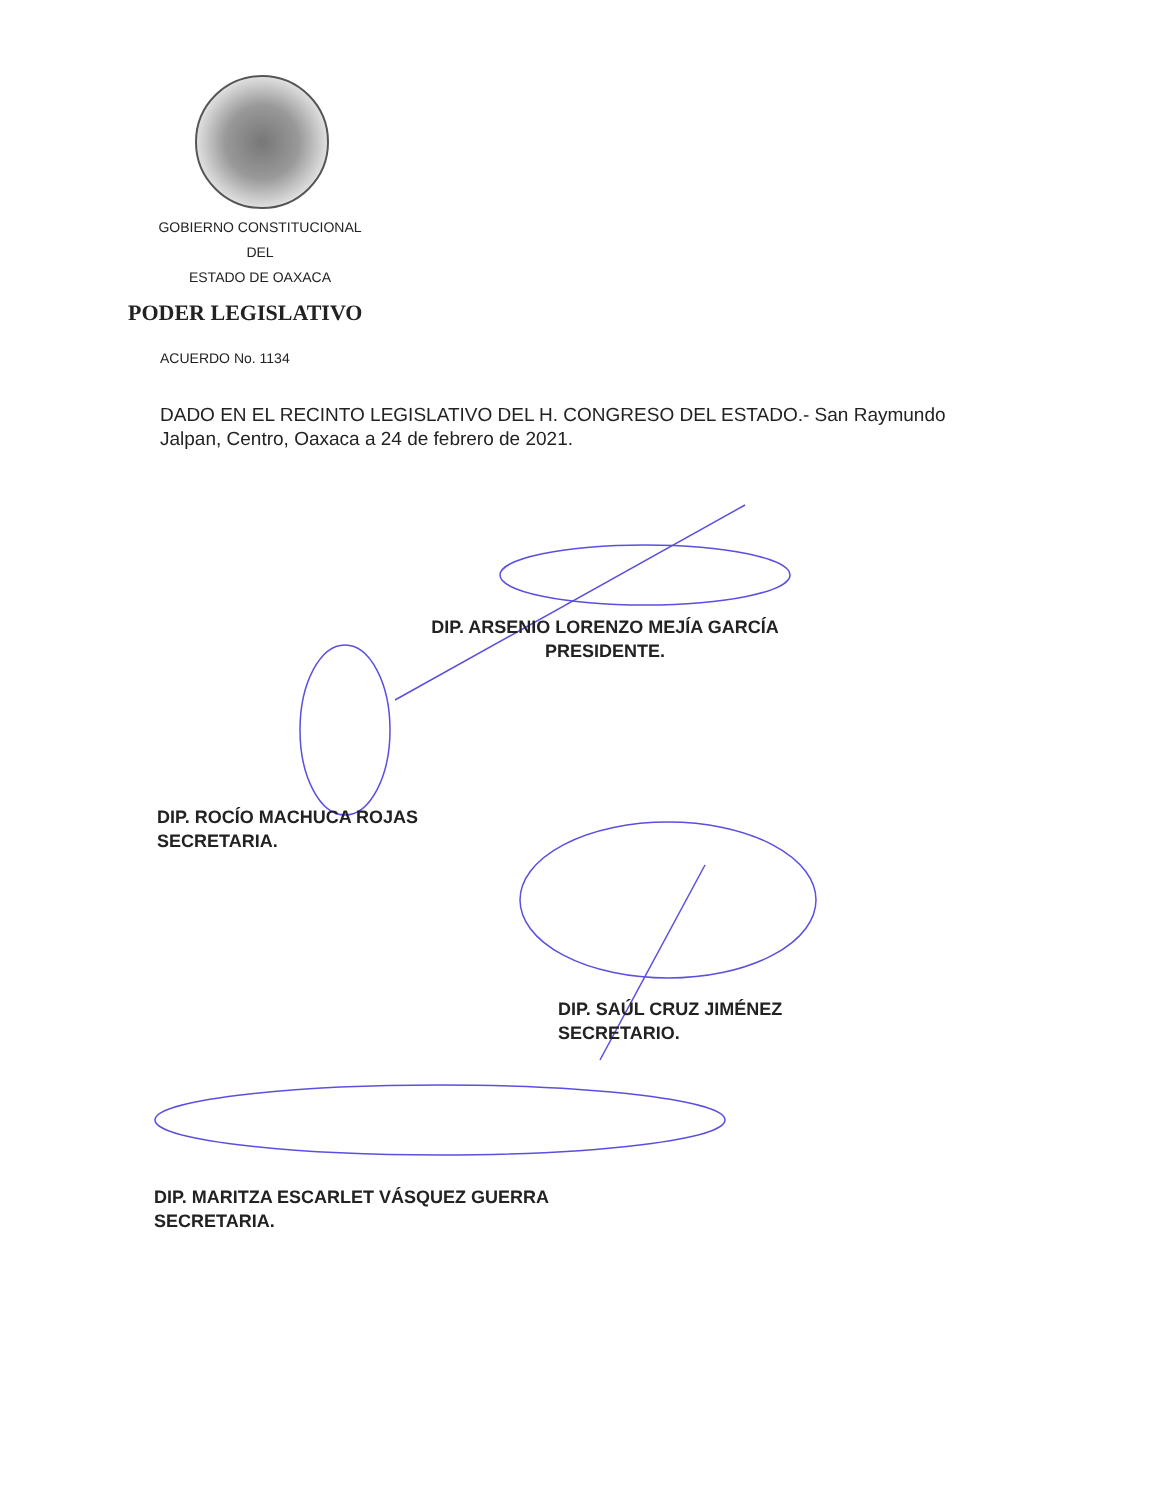GOBIERNO CONSTITUCIONAL
DEL
ESTADO DE OAXACA
PODER LEGISLATIVO
ACUERDO No. 1134
DADO EN EL RECINTO LEGISLATIVO DEL H. CONGRESO DEL ESTADO.- San Raymundo Jalpan, Centro, Oaxaca a 24 de febrero de 2021.
DIP. ARSENIO LORENZO MEJÍA GARCÍA
PRESIDENTE.
DIP. ROCÍO MACHUCA ROJAS
SECRETARIA.
DIP. SAÚL CRUZ JIMÉNEZ
SECRETARIO.
DIP. MARITZA ESCARLET VÁSQUEZ GUERRA
SECRETARIA.